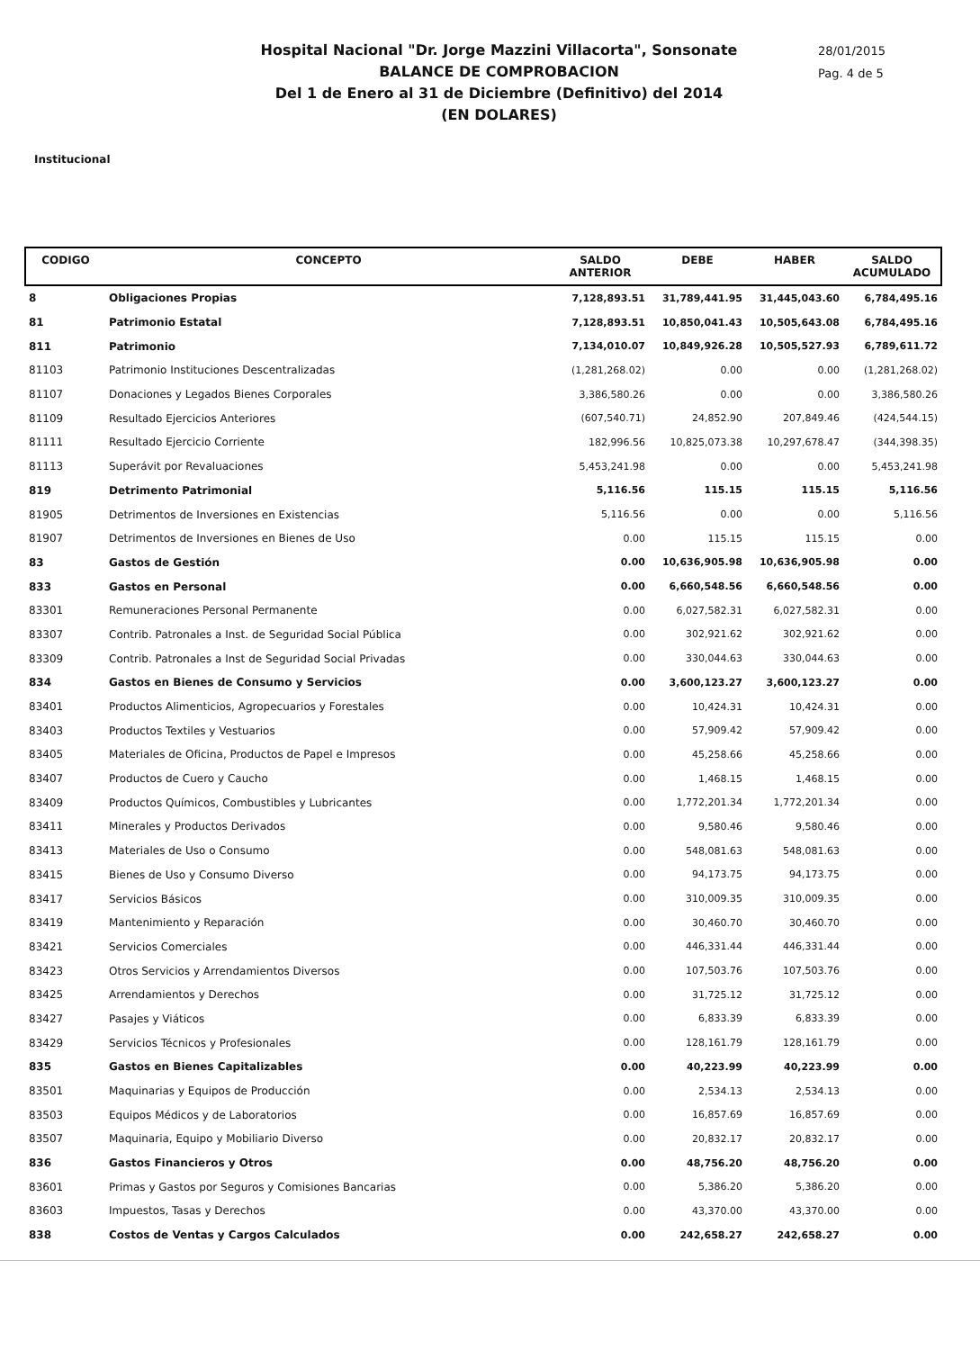Hospital Nacional "Dr. Jorge Mazzini Villacorta", Sonsonate
BALANCE DE COMPROBACION
Del 1 de Enero al 31 de Diciembre (Definitivo) del 2014
(EN DOLARES)
28/01/2015
Pag. 4 de 5
Institucional
| CODIGO | CONCEPTO | SALDO ANTERIOR | DEBE | HABER | SALDO ACUMULADO |
| --- | --- | --- | --- | --- | --- |
| 8 | Obligaciones Propias | 7,128,893.51 | 31,789,441.95 | 31,445,043.60 | 6,784,495.16 |
| 81 | Patrimonio Estatal | 7,128,893.51 | 10,850,041.43 | 10,505,643.08 | 6,784,495.16 |
| 811 | Patrimonio | 7,134,010.07 | 10,849,926.28 | 10,505,527.93 | 6,789,611.72 |
| 81103 | Patrimonio Instituciones Descentralizadas | (1,281,268.02) | 0.00 | 0.00 | (1,281,268.02) |
| 81107 | Donaciones y Legados Bienes Corporales | 3,386,580.26 | 0.00 | 0.00 | 3,386,580.26 |
| 81109 | Resultado Ejercicios Anteriores | (607,540.71) | 24,852.90 | 207,849.46 | (424,544.15) |
| 81111 | Resultado Ejercicio Corriente | 182,996.56 | 10,825,073.38 | 10,297,678.47 | (344,398.35) |
| 81113 | Superávit por Revaluaciones | 5,453,241.98 | 0.00 | 0.00 | 5,453,241.98 |
| 819 | Detrimento Patrimonial | 5,116.56 | 115.15 | 115.15 | 5,116.56 |
| 81905 | Detrimentos de Inversiones en Existencias | 5,116.56 | 0.00 | 0.00 | 5,116.56 |
| 81907 | Detrimentos de Inversiones en Bienes de Uso | 0.00 | 115.15 | 115.15 | 0.00 |
| 83 | Gastos de Gestión | 0.00 | 10,636,905.98 | 10,636,905.98 | 0.00 |
| 833 | Gastos en Personal | 0.00 | 6,660,548.56 | 6,660,548.56 | 0.00 |
| 83301 | Remuneraciones Personal Permanente | 0.00 | 6,027,582.31 | 6,027,582.31 | 0.00 |
| 83307 | Contrib. Patronales a Inst. de Seguridad Social Pública | 0.00 | 302,921.62 | 302,921.62 | 0.00 |
| 83309 | Contrib. Patronales a Inst de Seguridad Social Privadas | 0.00 | 330,044.63 | 330,044.63 | 0.00 |
| 834 | Gastos en Bienes de Consumo y Servicios | 0.00 | 3,600,123.27 | 3,600,123.27 | 0.00 |
| 83401 | Productos Alimenticios, Agropecuarios y Forestales | 0.00 | 10,424.31 | 10,424.31 | 0.00 |
| 83403 | Productos Textiles y Vestuarios | 0.00 | 57,909.42 | 57,909.42 | 0.00 |
| 83405 | Materiales de Oficina, Productos de Papel e Impresos | 0.00 | 45,258.66 | 45,258.66 | 0.00 |
| 83407 | Productos de Cuero y Caucho | 0.00 | 1,468.15 | 1,468.15 | 0.00 |
| 83409 | Productos Químicos, Combustibles y Lubricantes | 0.00 | 1,772,201.34 | 1,772,201.34 | 0.00 |
| 83411 | Minerales y Productos Derivados | 0.00 | 9,580.46 | 9,580.46 | 0.00 |
| 83413 | Materiales de Uso o Consumo | 0.00 | 548,081.63 | 548,081.63 | 0.00 |
| 83415 | Bienes de Uso y Consumo Diverso | 0.00 | 94,173.75 | 94,173.75 | 0.00 |
| 83417 | Servicios Básicos | 0.00 | 310,009.35 | 310,009.35 | 0.00 |
| 83419 | Mantenimiento y Reparación | 0.00 | 30,460.70 | 30,460.70 | 0.00 |
| 83421 | Servicios Comerciales | 0.00 | 446,331.44 | 446,331.44 | 0.00 |
| 83423 | Otros Servicios y Arrendamientos Diversos | 0.00 | 107,503.76 | 107,503.76 | 0.00 |
| 83425 | Arrendamientos y Derechos | 0.00 | 31,725.12 | 31,725.12 | 0.00 |
| 83427 | Pasajes y Viáticos | 0.00 | 6,833.39 | 6,833.39 | 0.00 |
| 83429 | Servicios Técnicos y Profesionales | 0.00 | 128,161.79 | 128,161.79 | 0.00 |
| 835 | Gastos en Bienes Capitalizables | 0.00 | 40,223.99 | 40,223.99 | 0.00 |
| 83501 | Maquinarias y Equipos de Producción | 0.00 | 2,534.13 | 2,534.13 | 0.00 |
| 83503 | Equipos Médicos y de Laboratorios | 0.00 | 16,857.69 | 16,857.69 | 0.00 |
| 83507 | Maquinaria, Equipo y Mobiliario Diverso | 0.00 | 20,832.17 | 20,832.17 | 0.00 |
| 836 | Gastos Financieros y Otros | 0.00 | 48,756.20 | 48,756.20 | 0.00 |
| 83601 | Primas y Gastos por Seguros y Comisiones Bancarias | 0.00 | 5,386.20 | 5,386.20 | 0.00 |
| 83603 | Impuestos, Tasas y Derechos | 0.00 | 43,370.00 | 43,370.00 | 0.00 |
| 838 | Costos de Ventas y Cargos Calculados | 0.00 | 242,658.27 | 242,658.27 | 0.00 |